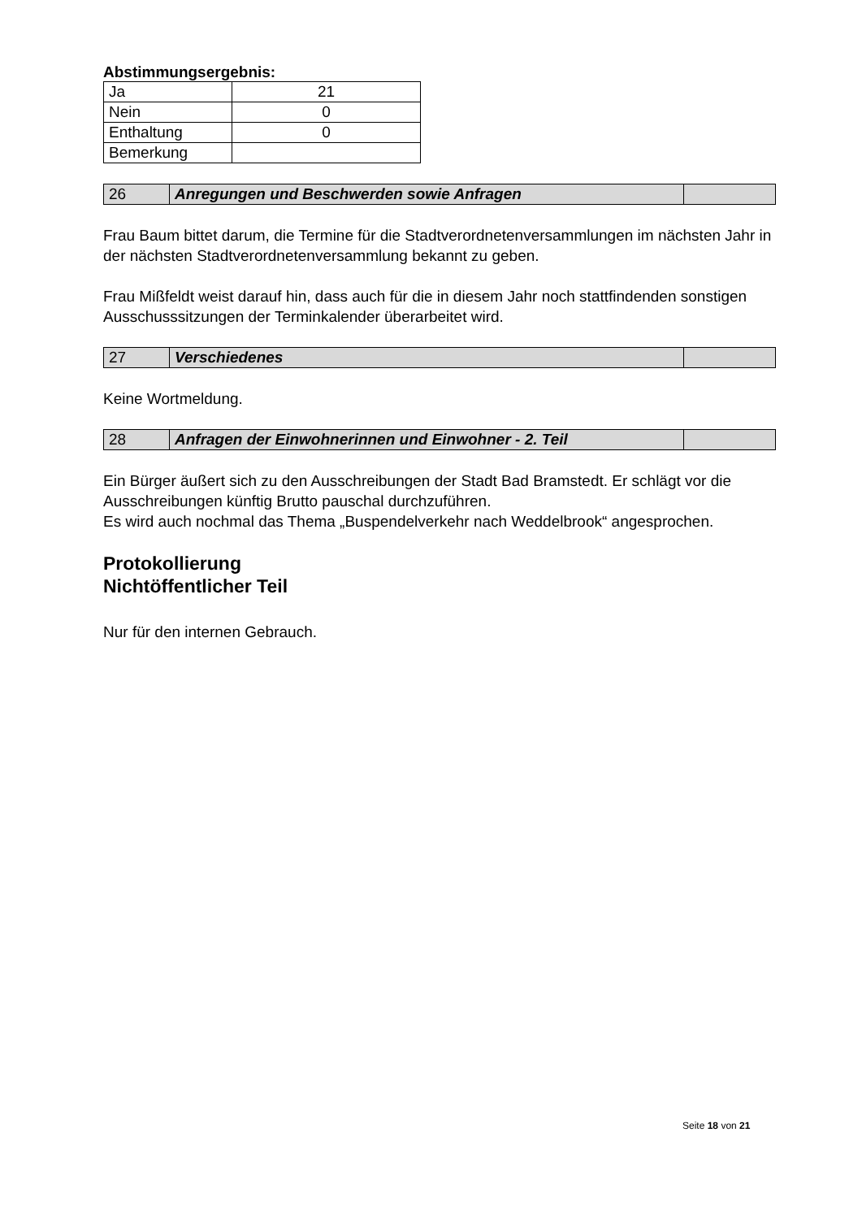Abstimmungsergebnis:
| Ja | 21 |
| Nein | 0 |
| Enthaltung | 0 |
| Bemerkung | |
| 26 | Anregungen und Beschwerden sowie Anfragen | |
Frau Baum bittet darum, die Termine für die Stadtverordnetenversammlungen im nächsten Jahr in der nächsten Stadtverordnetenversammlung bekannt zu geben.
Frau Mißfeldt weist darauf hin, dass auch für die in diesem Jahr noch stattfindenden sonstigen Ausschusssitzungen der Terminkalender überarbeitet wird.
| 27 | Verschiedenes | |
Keine Wortmeldung.
| 28 | Anfragen der Einwohnerinnen und Einwohner - 2. Teil | |
Ein Bürger äußert sich zu den Ausschreibungen der Stadt Bad Bramstedt. Er schlägt vor die Ausschreibungen künftig Brutto pauschal durchzuführen.
Es wird auch nochmal das Thema „Buspendelverkehr nach Weddelbrook“ angesprochen.
Protokollierung
Nichtöffentlicher Teil
Nur für den internen Gebrauch.
Seite 18 von 21